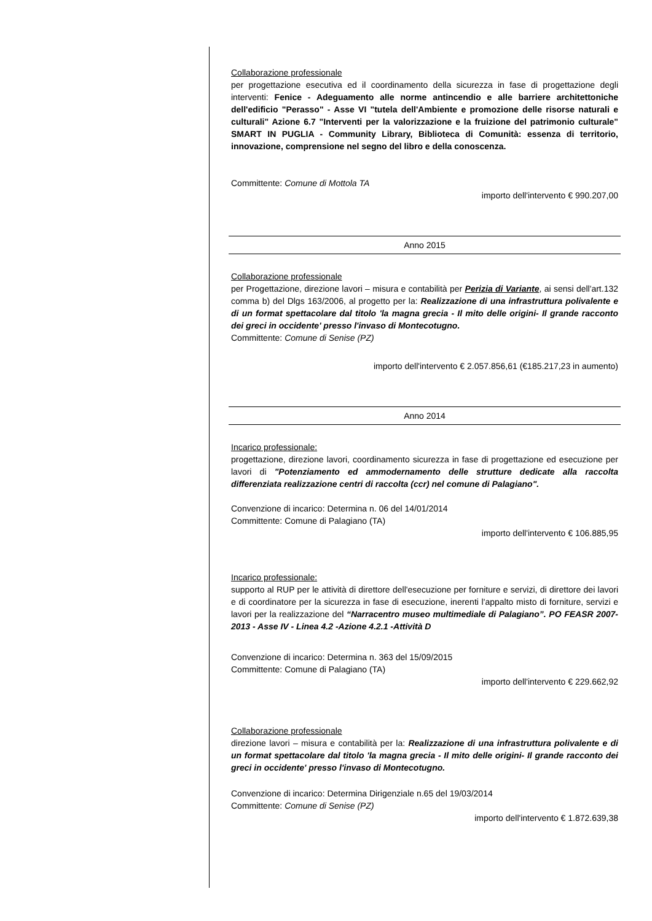Collaborazione professionale
per progettazione esecutiva ed il coordinamento della sicurezza in fase di progettazione degli interventi: Fenice - Adeguamento alle norme antincendio e alle barriere architettoniche dell'edificio "Perasso" - Asse VI "tutela dell'Ambiente e promozione delle risorse naturali e culturali" Azione 6.7 "Interventi per la valorizzazione e la fruizione del patrimonio culturale" SMART IN PUGLIA - Community Library, Biblioteca di Comunità: essenza di territorio, innovazione, comprensione nel segno del libro e della conoscenza.
Committente: Comune di Mottola TA
importo dell'intervento € 990.207,00
Anno 2015
Collaborazione professionale
per Progettazione, direzione lavori – misura e contabilità per Perizia di Variante, ai sensi dell'art.132 comma b) del Dlgs 163/2006, al progetto per la: Realizzazione di una infrastruttura polivalente e di un format spettacolare dal titolo 'la magna grecia - Il mito delle origini- Il grande racconto dei greci in occidente' presso l'invaso di Montecotugno.
Committente: Comune di Senise (PZ)
importo dell'intervento € 2.057.856,61 (€185.217,23 in aumento)
Anno 2014
Incarico professionale:
progettazione, direzione lavori, coordinamento sicurezza in fase di progettazione ed esecuzione per lavori di "Potenziamento ed ammodernamento delle strutture dedicate alla raccolta differenziata realizzazione centri di raccolta (ccr) nel comune di Palagiano".
Convenzione di incarico: Determina n. 06 del 14/01/2014
Committente: Comune di Palagiano (TA)
importo dell'intervento € 106.885,95
Incarico professionale:
supporto al RUP per le attività di direttore dell'esecuzione per forniture e servizi, di direttore dei lavori e di coordinatore per la sicurezza in fase di esecuzione, inerenti l'appalto misto di forniture, servizi e lavori per la realizzazione del “Narracentro museo multimediale di Palagiano”. PO FEASR 2007-2013 - Asse IV - Linea 4.2 -Azione 4.2.1 -Attività D
Convenzione di incarico: Determina n. 363 del 15/09/2015
Committente: Comune di Palagiano (TA)
importo dell'intervento € 229.662,92
Collaborazione professionale
direzione lavori – misura e contabilità per la: Realizzazione di una infrastruttura polivalente e di un format spettacolare dal titolo 'la magna grecia - Il mito delle origini- Il grande racconto dei greci in occidente' presso l'invaso di Montecotugno.
Convenzione di incarico: Determina Dirigenziale n.65 del 19/03/2014
Committente: Comune di Senise (PZ)
importo dell'intervento € 1.872.639,38